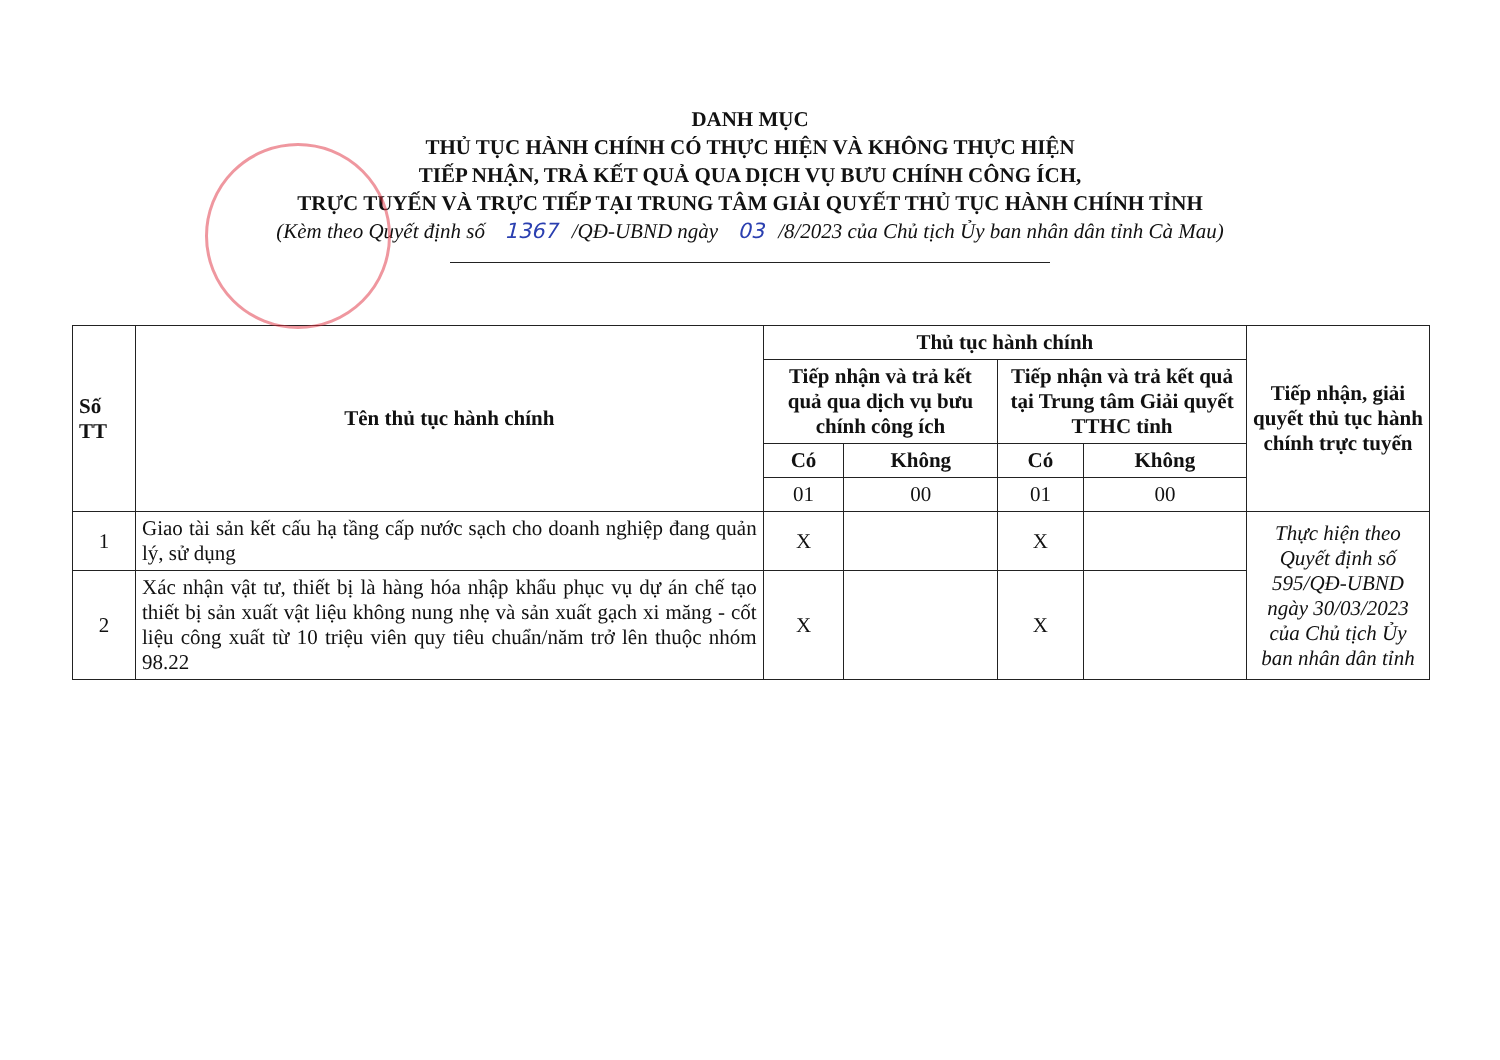DANH MỤC
THỦ TỤC HÀNH CHÍNH CÓ THỰC HIỆN VÀ KHÔNG THỰC HIỆN
TIẾP NHẬN, TRẢ KẾT QUẢ QUA DỊCH VỤ BƯU CHÍNH CÔNG ÍCH,
TRỰC TUYẾN VÀ TRỰC TIẾP TẠI TRUNG TÂM GIẢI QUYẾT THỦ TỤC HÀNH CHÍNH TỈNH
(Kèm theo Quyết định số 1367 /QĐ-UBND ngày 03 /8/2023 của Chủ tịch Ủy ban nhân dân tỉnh Cà Mau)
| Số TT | Tên thủ tục hành chính | Thủ tục hành chính | | | | Tiếp nhận, giải quyết thủ tục hành chính trực tuyến |
| --- | --- | --- | --- | --- | --- | --- |
| | | Tiếp nhận và trả kết quả qua dịch vụ bưu chính công ích | | Tiếp nhận và trả kết quả tại Trung tâm Giải quyết TTHC tỉnh | | |
| | | Có | Không | Có | Không | |
| | | 01 | 00 | 01 | 00 | |
| 1 | Giao tài sản kết cấu hạ tầng cấp nước sạch cho doanh nghiệp đang quản lý, sử dụng | X | | X | | Thực hiện theo Quyết định số 595/QĐ-UBND ngày 30/03/2023 của Chủ tịch Ủy ban nhân dân tỉnh |
| 2 | Xác nhận vật tư, thiết bị là hàng hóa nhập khẩu phục vụ dự án chế tạo thiết bị sản xuất vật liệu không nung nhẹ và sản xuất gạch xi măng - cốt liệu công xuất từ 10 triệu viên quy tiêu chuẩn/năm trở lên thuộc nhóm 98.22 | X | | X | | |